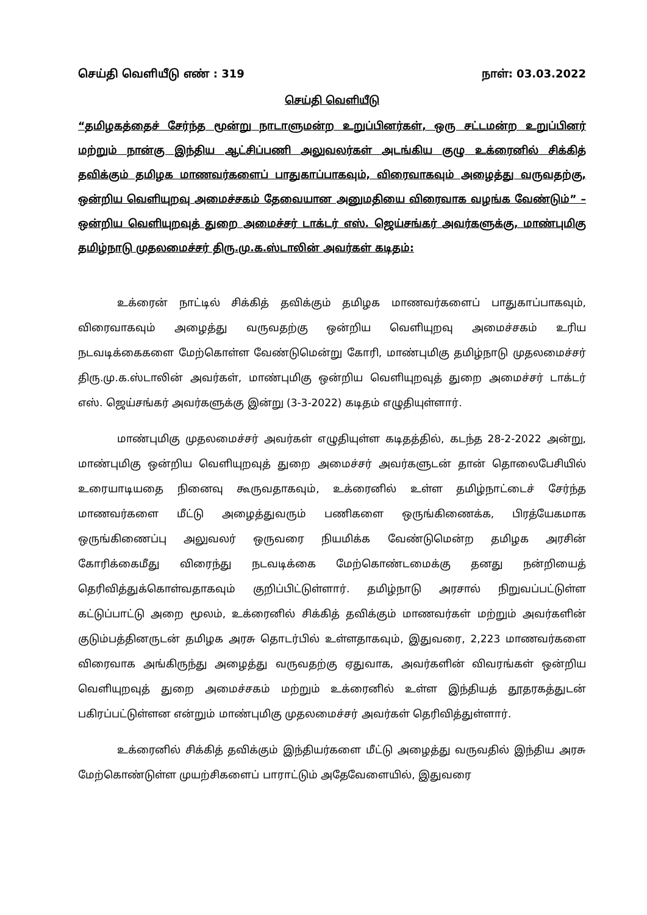செய்தி வெளியீடு எண் : 319 நாள்: 03.03.2022
செய்தி வெளியீடு
“தமிழகத்தைச் சேர்ந்த மூன்று நாடாளுமன்ற உறுப்பினர்கள், ஒரு சட்டமன்ற உறுப்பினர் மற்றும் நான்கு இந்திய ஆட்சிப்பணி அலுவலர்கள் அடங்கிய குழு உக்ரைனில் சிக்கித் தவிக்கும் தமிழக மாணவர்களைப் பாதுகாப்பாகவும், விரைவாகவும் அழைத்து வருவதற்கு, ஒன்றிய வெளியுறவு அமைச்சகம் தேவையான அனுமதியை விரைவாக வழங்க வேண்டும்” – ஒன்றிய வெளியுறவுத் துறை அமைச்சர் டாக்டர் எஸ். ஜெய்சங்கர் அவர்களுக்கு, மாண்புமிகு தமிழ்நாடு முதலமைச்சர் திரு.மு.க.ஸ்டாலின் அவர்கள் கடிதம்:
உக்ரைன் நாட்டில் சிக்கித் தவிக்கும் தமிழக மாணவர்களைப் பாதுகாப்பாகவும், விரைவாகவும் அழைத்து வருவதற்கு ஒன்றிய வெளியுறவு அமைச்சகம் உரிய நடவடிக்கைகளை மேற்கொள்ள வேண்டுமென்று கோரி, மாண்புமிகு தமிழ்நாடு முதலமைச்சர் திரு.மு.க.ஸ்டாலின் அவர்கள், மாண்புமிகு ஒன்றிய வெளியுறவுத் துறை அமைச்சர் டாக்டர் எஸ். ஜெய்சங்கர் அவர்களுக்கு இன்று (3-3-2022) கடிதம் எழுதியுள்ளார்.
மாண்புமிகு முதலமைச்சர் அவர்கள் எழுதியுள்ள கடிதத்தில், கடந்த 28-2-2022 அன்று, மாண்புமிகு ஒன்றிய வெளியுறவுத் துறை அமைச்சர் அவர்களுடன் தான் தொலைபேசியில் உரையாடியதை நினைவு கூருவதாகவும், உக்ரைனில் உள்ள தமிழ்நாட்டைச் சேர்ந்த மாணவர்களை மீட்டு அழைத்துவரும் பணிகளை ஒருங்கிணைக்க, பிரத்யேகமாக ஒருங்கிணைப்பு அலுவலர் ஒருவரை நியமிக்க வேண்டுமென்ற தமிழக அரசின் கோரிக்கைமீது விரைந்து நடவடிக்கை மேற்கொண்டமைக்கு தனது நன்றியைத் தெரிவித்துக்கொள்வதாகவும் குறிப்பிட்டுள்ளார். தமிழ்நாடு அரசால் நிறுவப்பட்டுள்ள கட்டுப்பாட்டு அறை மூலம், உக்ரைனில் சிக்கித் தவிக்கும் மாணவர்கள் மற்றும் அவர்களின் குடும்பத்தினருடன் தமிழக அரசு தொடர்பில் உள்ளதாகவும், இதுவரை, 2,223 மாணவர்களை விரைவாக அங்கிருந்து அழைத்து வருவதற்கு ஏதுவாக, அவர்களின் விவரங்கள் ஒன்றிய வெளியுறவுத் துறை அமைச்சகம் மற்றும் உக்ரைனில் உள்ள இந்தியத் தூதரகத்துடன் பகிரப்பட்டுள்ளன என்றும் மாண்புமிகு முதலமைச்சர் அவர்கள் தெரிவித்துள்ளார்.
உக்ரைனில் சிக்கித் தவிக்கும் இந்தியர்களை மீட்டு அழைத்து வருவதில் இந்திய அரசு மேற்கொண்டுள்ள முயற்சிகளைப் பாராட்டும் அதேவேளையில், இதுவரை